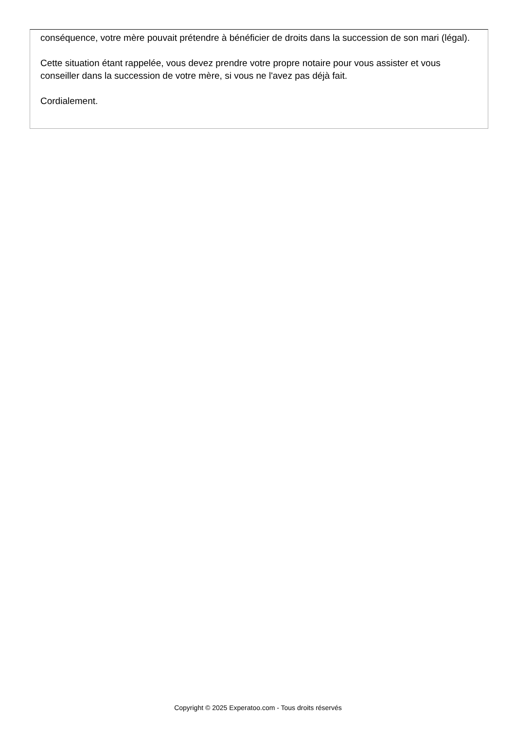conséquence, votre mère pouvait prétendre à bénéficier de droits dans la succession de son mari (légal).
Cette situation étant rappelée, vous devez prendre votre propre notaire pour vous assister et vous conseiller dans la succession de votre mère, si vous ne l'avez pas déjà fait.
Cordialement.
Copyright © 2025 Experatoo.com - Tous droits réservés